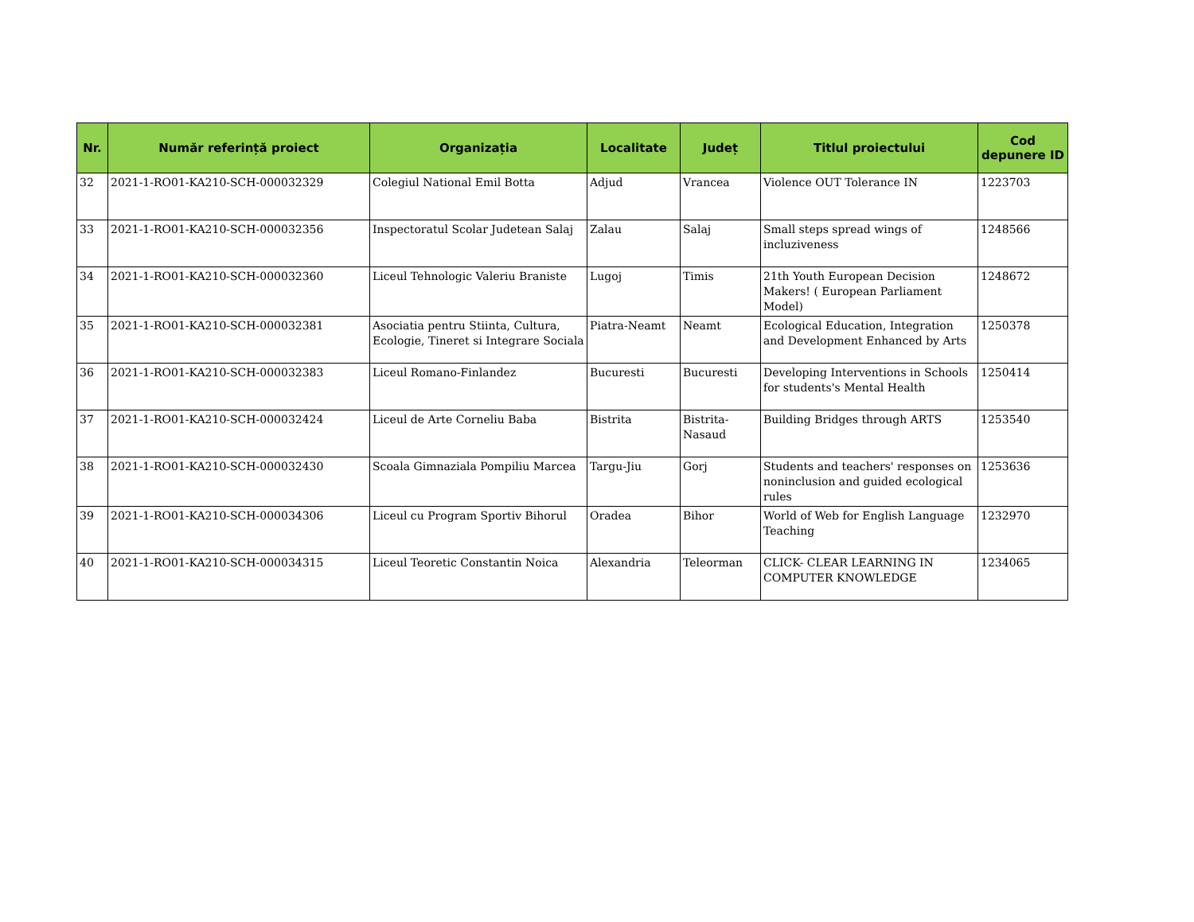| Nr. | Număr referință proiect | Organizația | Localitate | Județ | Titlul proiectului | Cod depunere ID |
| --- | --- | --- | --- | --- | --- | --- |
| 32 | 2021-1-RO01-KA210-SCH-000032329 | Colegiul National Emil Botta | Adjud | Vrancea | Violence OUT Tolerance IN | 1223703 |
| 33 | 2021-1-RO01-KA210-SCH-000032356 | Inspectoratul Scolar Judetean Salaj | Zalau | Salaj | Small steps spread wings of incluziveness | 1248566 |
| 34 | 2021-1-RO01-KA210-SCH-000032360 | Liceul Tehnologic Valeriu Braniste | Lugoj | Timis | 21th Youth European Decision Makers! ( European Parliament Model) | 1248672 |
| 35 | 2021-1-RO01-KA210-SCH-000032381 | Asociatia pentru Stiinta, Cultura, Ecologie, Tineret si Integrare Sociala | Piatra-Neamt | Neamt | Ecological Education, Integration and Development Enhanced by Arts | 1250378 |
| 36 | 2021-1-RO01-KA210-SCH-000032383 | Liceul Romano-Finlandez | Bucuresti | Bucuresti | Developing Interventions in Schools for students's Mental Health | 1250414 |
| 37 | 2021-1-RO01-KA210-SCH-000032424 | Liceul de Arte Corneliu Baba | Bistrita | Bistrita-Nasaud | Building Bridges through ARTS | 1253540 |
| 38 | 2021-1-RO01-KA210-SCH-000032430 | Scoala Gimnaziala Pompiliu Marcea | Targu-Jiu | Gorj | Students and teachers' responses on noninclusion and guided ecological rules | 1253636 |
| 39 | 2021-1-RO01-KA210-SCH-000034306 | Liceul cu Program Sportiv Bihorul | Oradea | Bihor | World of Web for English Language Teaching | 1232970 |
| 40 | 2021-1-RO01-KA210-SCH-000034315 | Liceul Teoretic Constantin Noica | Alexandria | Teleorman | CLICK- CLEAR LEARNING IN COMPUTER KNOWLEDGE | 1234065 |